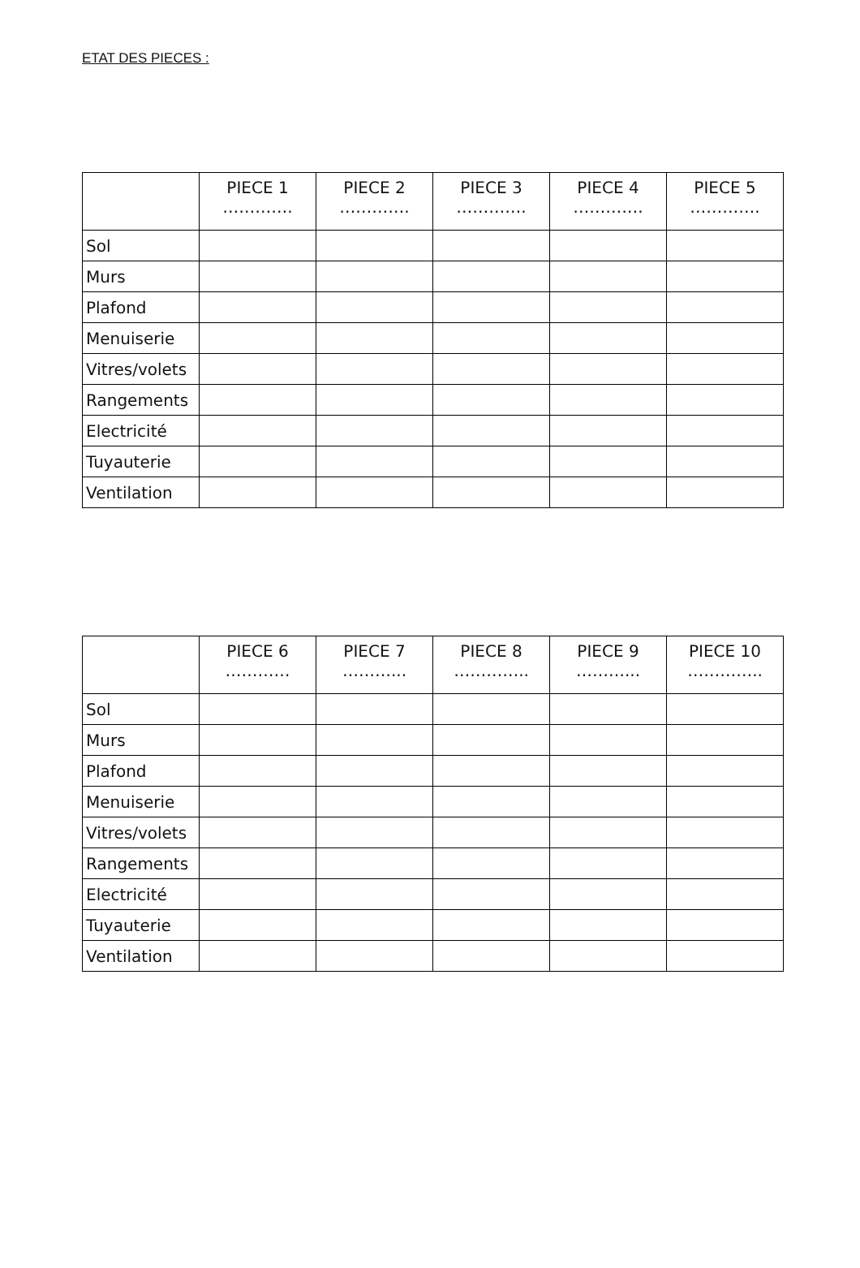ETAT DES PIECES :
| | PIECE 1 …………. | PIECE 2 …………. | PIECE 3 …………. | PIECE 4 …………. | PIECE 5 …………. |
| --- | --- | --- | --- | --- | --- |
| Sol | | | | | |
| Murs | | | | | |
| Plafond | | | | | |
| Menuiserie | | | | | |
| Vitres/volets | | | | | |
| Rangements | | | | | |
| Electricité | | | | | |
| Tuyauterie | | | | | |
| Ventilation | | | | | |
| | PIECE 6 ………… | PIECE 7 ………... | PIECE 8 ………….. | PIECE 9 ………... | PIECE 10 ………….. |
| --- | --- | --- | --- | --- | --- |
| Sol | | | | | |
| Murs | | | | | |
| Plafond | | | | | |
| Menuiserie | | | | | |
| Vitres/volets | | | | | |
| Rangements | | | | | |
| Electricité | | | | | |
| Tuyauterie | | | | | |
| Ventilation | | | | | |